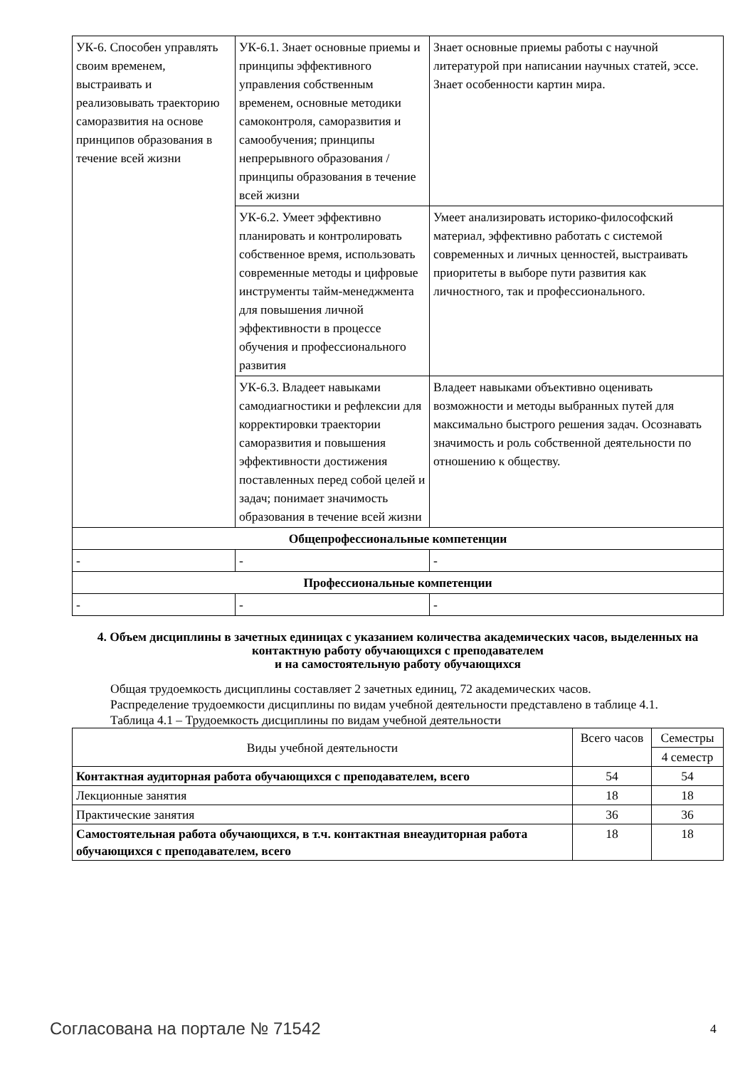| УК-6. Способен управлять своим временем, выстраивать и реализовывать траекторию саморазвития на основе принципов образования в течение всей жизни | УК-6.1. Знает основные приемы и принципы эффективного управления собственным временем, основные методики самоконтроля, саморазвития и самообучения; принципы непрерывного образования / принципы образования в течение всей жизни | Знает основные приемы работы с научной литературой при написании научных статей, эссе. Знает особенности картин мира. |
| | УК-6.2. Умеет эффективно планировать и контролировать собственное время, использовать современные методы и цифровые инструменты тайм-менеджмента для повышения личной эффективности в процессе обучения и профессионального развития | Умеет анализировать историко-философский материал, эффективно работать с системой современных и личных ценностей, выстраивать приоритеты в выборе пути развития как личностного, так и профессионального. |
| | УК-6.3. Владеет навыками самодиагностики и рефлексии для корректировки траектории саморазвития и повышения эффективности достижения поставленных перед собой целей и задач; понимает значимость образования в течение всей жизни | Владеет навыками объективно оценивать возможности и методы выбранных путей для максимально быстрого решения задач. Осознавать значимость и роль собственной деятельности по отношению к обществу. |
| Общепрофессиональные компетенции | | |
| - | - | - |
| Профессиональные компетенции | | |
| - | - | - |
4. Объем дисциплины в зачетных единицах с указанием количества академических часов, выделенных на контактную работу обучающихся с преподавателем
и на самостоятельную работу обучающихся
Общая трудоемкость дисциплины составляет 2 зачетных единиц, 72 академических часов.
Распределение трудоемкости дисциплины по видам учебной деятельности представлено в таблице 4.1.
Таблица 4.1 – Трудоемкость дисциплины по видам учебной деятельности
| Виды учебной деятельности | Всего часов | Семестры |
| --- | --- | --- |
| | | 4 семестр |
| Контактная аудиторная работа обучающихся с преподавателем, всего | 54 | 54 |
| Лекционные занятия | 18 | 18 |
| Практические занятия | 36 | 36 |
| Самостоятельная работа обучающихся, в т.ч. контактная внеаудиторная работа обучающихся с преподавателем, всего | 18 | 18 |
Согласована на портале № 71542 4